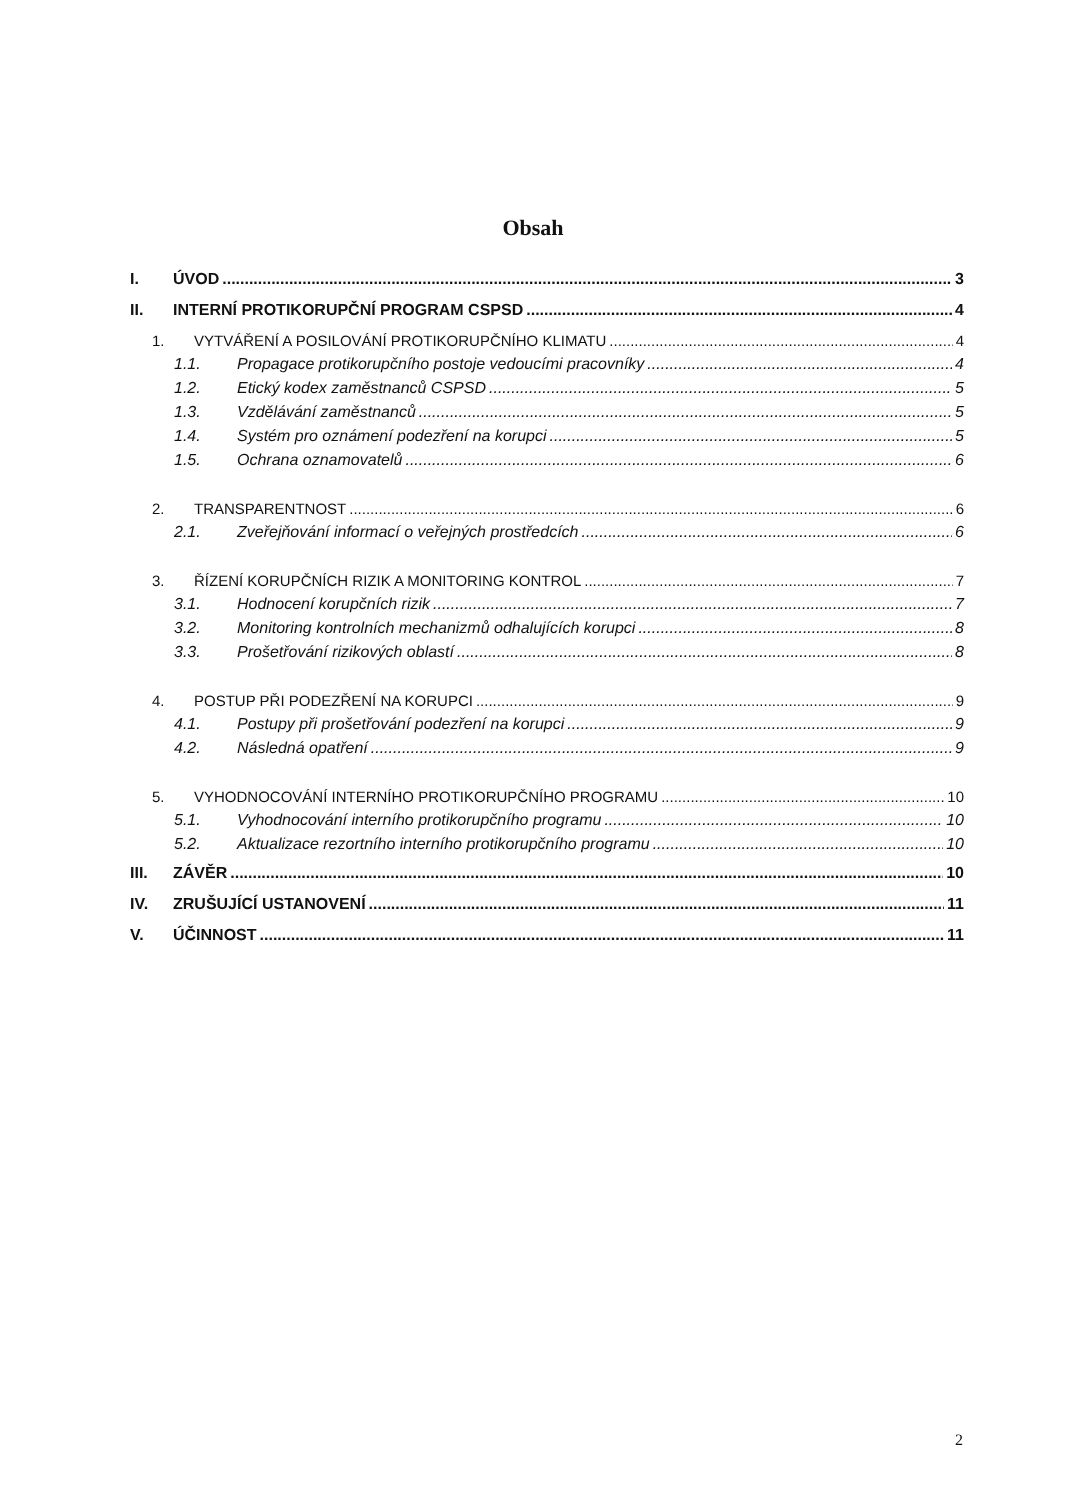Obsah
I. ÚVOD 3
II. INTERNÍ PROTIKORUPČNÍ PROGRAM CSPSD 4
1. VYTVÁŘENÍ A POSILOVÁNÍ PROTIKORUPČNÍHO KLIMATU 4
1.1. Propagace protikorupčního postoje vedoucími pracovníky 4
1.2. Etický kodex zaměstnanců CSPSD 5
1.3. Vzdělávání zaměstnanců 5
1.4. Systém pro oznámení podezření na korupci 5
1.5. Ochrana oznamovatelů 6
2. TRANSPARENTNOST 6
2.1. Zveřejňování informací o veřejných prostředcích 6
3. ŘÍZENÍ KORUPČNÍCH RIZIK A MONITORING KONTROL 7
3.1. Hodnocení korupčních rizik 7
3.2. Monitoring kontrolních mechanizmů odhalujících korupci 8
3.3. Prošetřování rizikových oblastí 8
4. POSTUP PŘI PODEZŘENÍ NA KORUPCI 9
4.1. Postupy při prošetřování podezření na korupci 9
4.2. Následná opatření 9
5. VYHODNOCOVÁNÍ INTERNÍHO PROTIKORUPČNÍHO PROGRAMU 10
5.1. Vyhodnocování interního protikorupčního programu 10
5.2. Aktualizace rezortního interního protikorupčního programu 10
III. ZÁVĚR 10
IV. ZRUŠUJÍCÍ USTANOVENÍ 11
V. ÚČINNOST 11
2